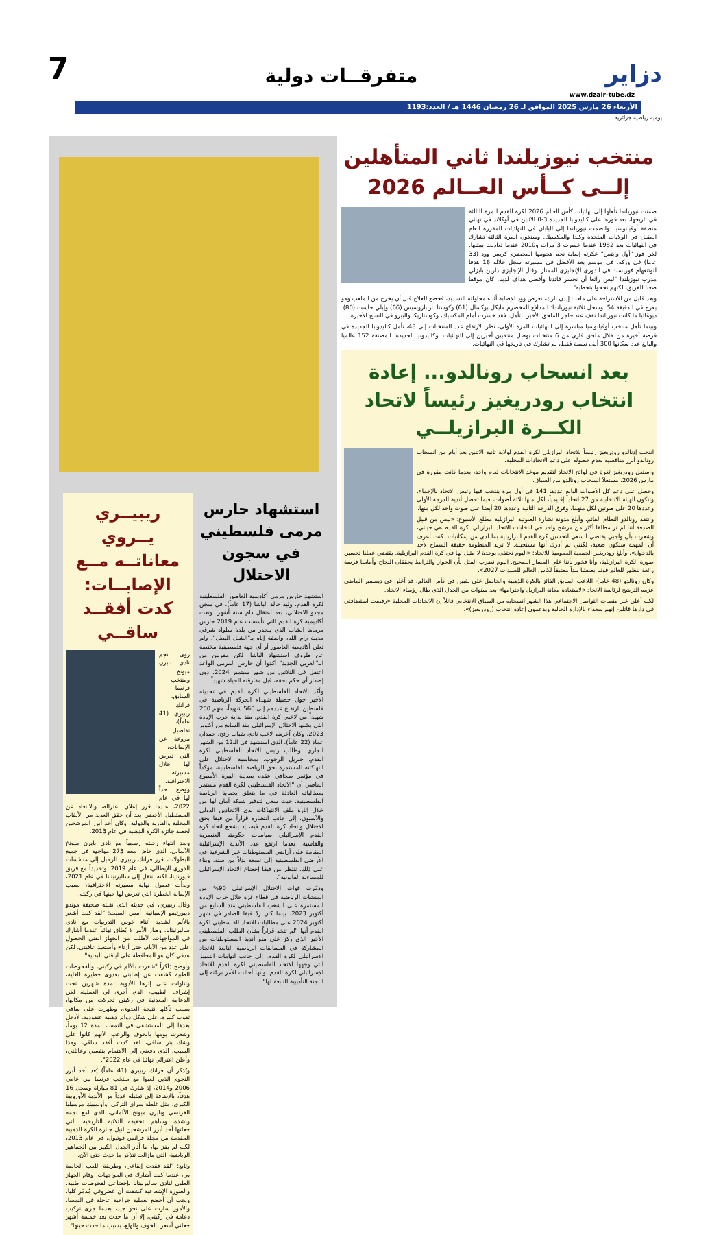دزاير
متفرقــات دولية
7
www.dzair-tube.dz
الأربعاء 26 مارس 2025 الموافق لـ 26 رمضان 1446 هـ / العدد:1193
يومية رياضية جزائرية
منتخب نيوزيلندا ثاني المتأهلين إلــى كــأس العــالم 2026
ضمنت نيوزيلندا تأهلها إلى نهائيات كأس العالم 2026 لكرة القدم للمرة الثالثة في تاريخها، بعد فوزها على كاليدونيا الجديدة 3-0 الاثنين في أوكلاند في نهائي منطقة أوقيانوسيا. وانضمت نيوزيلندا إلى اليابان في النهائيات المقررة العام المقبل في الولايات المتحدة وكندا والمكسيك. وستكون المرة الثالثة تشارك في النهائيات بعد 1982 عندما خسرت 3 مرات و2010 عندما تعادلت بمثلها. لكن فوز "أول وايتس" عكرته إصابة نجم هجومها المخضرم كريس وود (33 عاما) في وركه، في موسم يعد الأفضل في مسيرته سجل خلاله 18 هدفا لنوتنغهام فوريست في الدوري الإنجليزي الممتاز. وقال الإنجليزي دارين بايزلي مدرب نيوزيلندا "ليس رائعا أن نخسر قائدنا وأفضل هداف لدينا. كان موقفا صعبا للفريق، لكنهم نجحوا بتخطيه".
وبعد قليل من الاستراحة على ملعب إيدن بارك، تعرض وود للإصابة أثناء محاولته التسديد، فخضع للعلاج قبل أن يخرج من الملعب وهو يعرج في الدقيقة 54. وسجل ثلاثية نيوزيلندا: المدافع المخضرم مايكل بوكسال (61) وكوستا باراباروسيس (66) وإيلي جاست (80). ديوغاليا ما كانت نيوزيلندا تقف عند حاجز الملحق الأخير للتأهل، فقد خسرت أمام المكسيك، وكوستاريكا والبيرو في النسخ الأخيرة.
وبينما تأهل منتخب أوقيانوسيا مباشرة إلى النهائيات للمرة الأولى، نظرا لارتفاع عدد المنتخبات إلى 48، تأمل كاليدونيا الجديدة في فرصة أخيرة من خلال ملحق قاري من 6 منتخبات يوصل منتخبين أخيرين إلى النهائيات. وكاليدونيا الجديدة، المصنفة 152 عالميا والبالغ عدد سكانها 300 ألف نسمة فقط، لم تشارك في تاريخها في النهائيات.
بعد انسحاب رونالدو... إعادة انتخاب رودريغيز رئيساً لاتحاد الكــرة البرازيلــي
انتخب إدنالدو رودريغيز رئيساً للاتحاد البرازيلي لكرة القدم لولاية ثانية الاثنين بعد أيام من انسحاب رونالدو أبرز منافسيه لعدم حصوله على دعم الاتحادات المحلية.
واستغل رودريغيز ثغرة في لوائح الاتحاد لتقديم موعد الانتخابات لعام واحد، بعدما كانت مقررة في مارس 2026، مستغلاً انسحاب رونالدو من السباق.
وحصل على دعم كل الأصوات البالغ عددها 141 في أول مرة ينتخب فيها رئيس الاتحاد بالإجماع. وتتكون الهيئة الانتخابية من 27 اتحاداً إقليمياً، لكل منها ثلاثة أصوات، فيما تحصل أندية الدرجة الأولى وعددها 20 على صوتين لكل منهما، وفرق الدرجة الثانية وعددها 20 أيضا على صوت واحد لكل منها.
وانتقد رونالدو النظام القائم. وأبلغ مدونة تشارلا الصوتية البرازيلية مطلع الأسبوع: «ليس من قبيل الصدفة أننا لم نر مطلقا أكثر من مرشح واحد في انتخابات الاتحاد البرازيلي. كرة القدم هي حياتي، وشعرت بأن واجبي يقتضي السعي لتحسين كرة القدم البرازيلية بما لدي من إمكانيات. كنت أعرف أن المهمة ستكون صعبة، لكنني لم أدرك أنها مستحيلة. لا تريد المنظومة حقيقة السماح لأحد بالدخول». وأبلغ رودريغيز الجمعية العمومية للاتحاد: «اليوم نحتفي بوحدة لا مثيل لها في كرة القدم البرازيلية. يقتضي عملنا تحسين صورة الكرة البرازيلية، وأنا فخور بأننا على المسار الصحيح. اليوم نضرب المثل بأن الحوار والترابط يحققان النجاح وأمامنا فرصة رائعة لنظهر للعالم قوتنا بصفتنا بلداً مضيفاً لكأس العالم للسيدات 2027».
وكان رونالدو (48 عاما)، اللاعب السابق الفائز بالكرة الذهبية والحاصل على لقبين في كأس العالم، قد أعلن في ديسمبر الماضي عزمه الترشح لرئاسة الاتحاد «لاستعادة مكانة البرازيل واحترامها» بعد سنوات من الجدل الذي طال رؤساء الاتحاد.
لكنه أعلن عبر منصات التواصل الاجتماعي هذا الشهر انسحابه من السباق الانتخابي قائلاً إن الاتحادات المحلية «رفضت استضافتي في دارها قائلين إنهم سعداء بالإدارة الحالية ويدعمون إعادة انتخاب (رودريغيز)».
استشهاد حارس مرمى فلسطيني في سجون الاحتلال
استشهد حارس مرمى أكاديمية العاصور الفلسطينية لكرة القدم، وليد خالد الباشا (17 عاماً)، في سجن مجدو الاحتلالي، بعد اعتقال دام ستة أشهر. ونعت أكاديمية كرة القدم التي تأسست عام 2019 حارس مرماها الشاب الذي ينحدر من بلدة سلواد شرقي مدينة رام الله، واصفة إياه بـ"الشبل البطل". ولم تعلن أكاديمية العاصور أو أي جهة فلسطينية مختصة عن ظروف استشهاد الباشا، لكن مقربين من الـ"العربي الجديد" أكدوا أن حارس المرمى الواعد اعتقل في الثلاثين من شهر سبتمبر 2024، دون إصدار أي حكم بحقه، قبل مفارقته الحياة شهيداً.
وأكد الاتحاد الفلسطيني لكرة القدم في تحديثه الأخير حول حصيلة شهداء الحركة الرياضية في فلسطين، ارتفاع عددهم إلى 560 شهيداً، منهم 250 شهيداً من لاعبي كرة القدم، منذ بداية حرب الإبادة التي يشنها الاحتلال الإسرائيلي منذ السابع من أكتوبر 2023، وكان آخرهم لاعب نادي شباب رفح، حمدان عماد (22 عاماً)، الذي استشهد في الـ12 من الشهر الجاري. وطالب رئيس الاتحاد الفلسطيني لكرة القدم، جبريل الرجوب، بمحاسبة الاحتلال على انتهاكاته المستمرة بحق الرياضة الفلسطينية، مؤكداً في مؤتمر صحافي عقده بمدينة البيرة الأسبوع الماضي أن "الاتحاد الفلسطيني لكرة القدم مستمر بمطالباته العادلة في ما يتعلق بحماية الرياضة الفلسطينية، حيث سعى لتوفير شبكة أمان لها من خلال إثارة ملف الانتهاكات لدى الاتحادين الدولي والآسيوي، إلى جانب انتظاره قراراً من فيفا بحق الاحتلال واتحاد كرة القدم فيه، إذ يشجع اتحاد كرة القدم الإسرائيلي سياسات حكومته العنصرية والفاشية، بعدما ارتفع عدد الأندية الإسرائيلية المقامة على أراضي المستوطنات غير الشرعية في الأراضي الفلسطينية إلى تسعة بدلاً من ستة، وبناء على ذلك، ننتظر من فيفا إخضاع الاتحاد الإسرائيلي للمساءلة القانونية".
ودمّرت قوات الاحتلال الإسرائيلي 90% من المنشآت الرياضية في قطاع غزة خلال حرب الإبادة المستمرة على الشعب الفلسطيني منذ السابع من أكتوبر 2023، بينما كان ردّ فيفا الصادر في شهر أكتوبر 2024 على مطالبات الاتحاد الفلسطيني لكرة القدم أنها "لم تتخذ قراراً بشأن الطلب الفلسطيني الأخير الذي ركز على منع أندية المستوطنات من المشاركة في المسابقات الرياضية التابعة للاتحاد الإسرائيلي لكرة القدم، إلى جانب اتهامات التمييز التي وجهها الاتحاد الفلسطيني لكرة القدم للاتحاد الإسرائيلي لكرة القدم، وأنها أحالت الأمر برمّته إلى اللجنة التأديبية التابعة لها".
ريبيــري يــروي معاناتــه مــع الإصابــات: كدت أفقــد ساقــي
روى نجم نادي بايرن ميونخ ومنتخب فرنسا السابق، فرانك ريبيري (41 عاماً)، تفاصيل مروعة عن الإصابات، التي تعرض لها خلال مسيرته الاحترافية، ووضع حداً لها في عام 2022، عندما قرر إعلان اعتزاله، والابتعاد عن المستطيل الأخضر، بعد أن حقق العديد من الألقاب المحلية والقارية والدولية، وكان أحد أبرز المرشحين لحصد جائزة الكرة الذهبية في عام 2013.
وبعد انتهاء رحلته رسمياً مع نادي بايرن ميونخ الألماني، الذي خاض معه 273 مواجهة في جميع البطولات، قرر فرانك ريبيري الرحيل إلى منافسات الدوري الإيطالي، في عام 2019، وتحديداً مع فريق فيورنتينا، لكنه انتقل إلى ساليرنيتانا في عام 2021، وبدأت فصول نهاية مسيرته الاحترافية، بسبب الإصابة الخطرة التي تعرض لها حينها في ركبته.
وقال ريبيري، في حديثه الذي نقلته صحيفة موندو ديبورتيفو الإسبانية، أمس السبت: "لقد كنت أشعر بالألم الشديد أثناء خوض التدريبات مع نادي ساليرنيتانا، وصار الأمر لا يُطاق نهائياً عندما أشارك في المواجهات، لأطلب من الجهاز الفني الحصول على عدد من الأيام، حتى أرتاح وأستعيد عافيتي، لكن هدفي كان هو المحافظة على لياقتي البدنية".
وأوضح ذاكراً "شعرت بالألم في ركبتي، والفحوصات الطبية كشفت عن إصابتي بعدوى خطيرة للغاية، وتناولت على إثرها الأدوية لمدة شهرين تحت إشراف الطبيب، الذي أجرى لي العملية، لكن الدعامة المعدنية في ركبتي تحركت من مكانها، بسبب تآكلها نتيجة العدوى، وظهرت على ساقي ثقوب كبيرة، على شكل دوائر ذهبية عنقودية، لأدخل بعدها إلى المستشفى في النمسا، لمدة 12 يوماً، وشعرت يومها بالخوف والرعب، لأنهم كانوا على وشك بتر ساقي، لقد كدت أفقد ساقي، وهذا السبب، الذي دفعني إلى الاهتمام بنفسي وعائلتي، وأعلن اعتزالي نهائيا في عام 2022".
ويُذكر أن فرانك ريبيري (41 عاماً) يُعد أحد أبرز النجوم الذين لعبوا مع منتخب فرنسا بين عامي 2006 و2014، إذ شارك في 81 مباراة وسجل 16 هدفاً، بالإضافة إلى تمثيله عدداً من الأندية الأوروبية الكبرى، مثل غلطة سراي التركي، وأولمبيك مرسيليا الفرنسي وبايرن ميونخ الألماني، الذي لمع نجمه وبشدة، وساهم بتحقيقه الثلاثية التاريخية، التي جعلتها أحد أبرز المرشحين لنيل جائزة الكرة الذهبية المقدمة من مجلة فرانس فوتبول، في عام 2013، لكنه لم يفز بها، ما أثار الجدل الكبير بين الجماهير الرياضية، التي مازالت تتذكر ما حدث حتى الآن.
وتابع: "لقد فقدت إيقاعي، وطريقة اللعب الخاصة بي، عندما كنت أشارك في المواجهات، وقام الجهاز الطبي لنادي ساليرنيتانا بإخضاعي لفحوصات طبية، والصورة الإشعاعية كشفت أن غضروفي مُدمّر كليا، ويجب أن أخضع لعملية جراحية عاجلة في النمسا، والأمور سارت على نحو جيد، بعدما جرى تركيب دعامة في ركبتي، إلا أن ما حدث بعد خمسة أشهر جعلني أشعر بالخوف والهلع، بسبب ما حدث حينها".